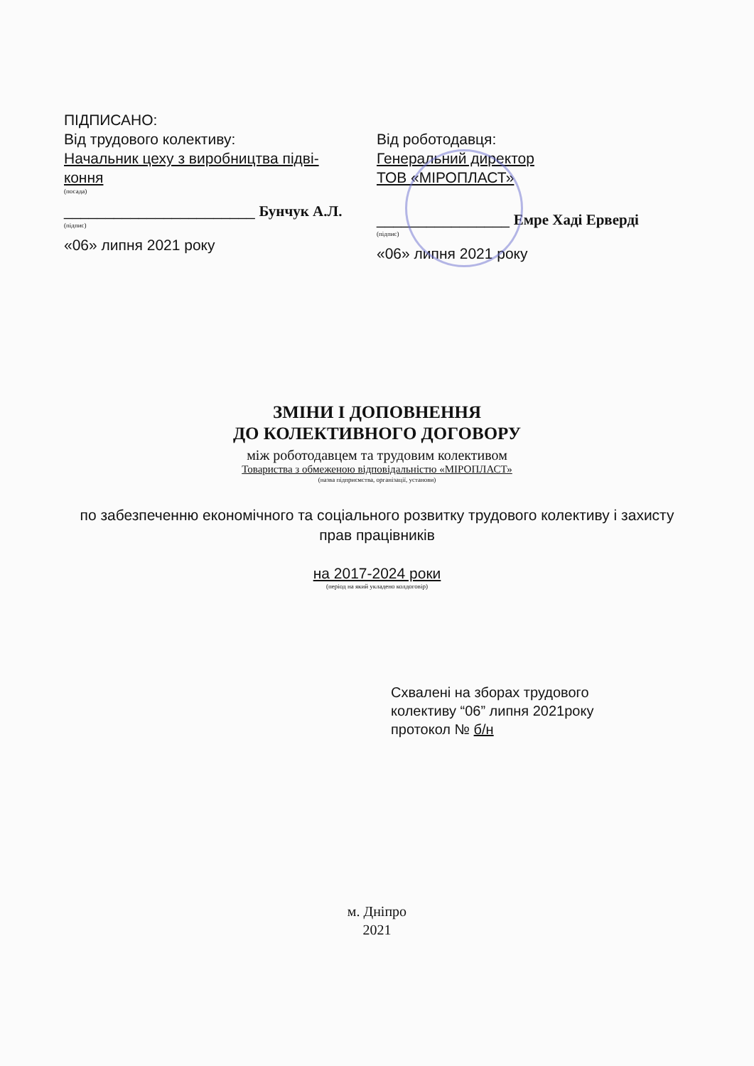ПІДПИСАНО:
Від трудового колективу:
Начальник цеху з виробництва підві-
кoння
(посада)
_______________________ Бунчук А.Л.
(підпис)
«06» липня 2021 року
Від роботодавця:
Генеральний директор
ТОВ «МІРОПЛАСТ»
________________ Емре Хаді Ерверді
(підпис)
«06» липня 2021 року
ЗМІНИ І ДОПОВНЕННЯ
ДО КОЛЕКТИВНОГО ДОГОВОРУ
між роботодавцем та трудовим колективом
Товариства з обмеженою відповідальністю «МІРОПЛАСТ»
(назва підприємства, організації, установи)
по забезпеченню економічного та соціального розвитку трудового колективу і захисту прав працівників
на 2017-2024 роки
(період на який укладено колдоговір)
Схвалені на зборах трудового
колективу “06” липня 2021року
протокол № б/н
м. Дніпро
2021